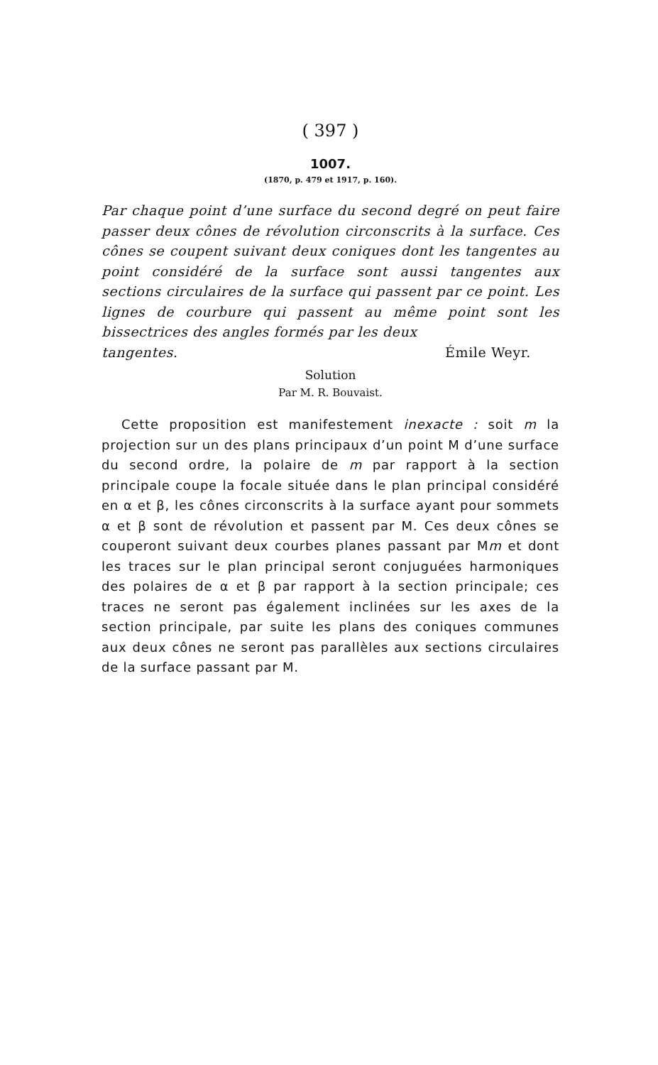( 397 )
1007.
(1870, p. 479 et 1917, p. 160).
Par chaque point d’une surface du second degré on peut faire passer deux cônes de révolution circonscrits à la surface. Ces cônes se coupent suivant deux coniques dont les tangentes au point considéré de la surface sont aussi tangentes aux sections circulaires de la surface qui passent par ce point. Les lignes de courbure qui passent au même point sont les bissectrices des angles formés par les deux
tangentes. Émile Weyr.
Solution
Par M. R. Bouvaist.
Cette proposition est manifestement inexacte : soit m la projection sur un des plans principaux d’un point M d’une surface du second ordre, la polaire de m par rapport à la section principale coupe la focale située dans le plan principal considéré en α et β, les cônes circonscrits à la surface ayant pour sommets α et β sont de révolution et passent par M. Ces deux cônes se couperont suivant deux courbes planes passant par Mm et dont les traces sur le plan principal seront conjuguées harmoniques des polaires de α et β par rapport à la section principale; ces traces ne seront pas également inclinées sur les axes de la section principale, par suite les plans des coniques communes aux deux cônes ne seront pas parallèles aux sections circulaires de la surface passant par M.